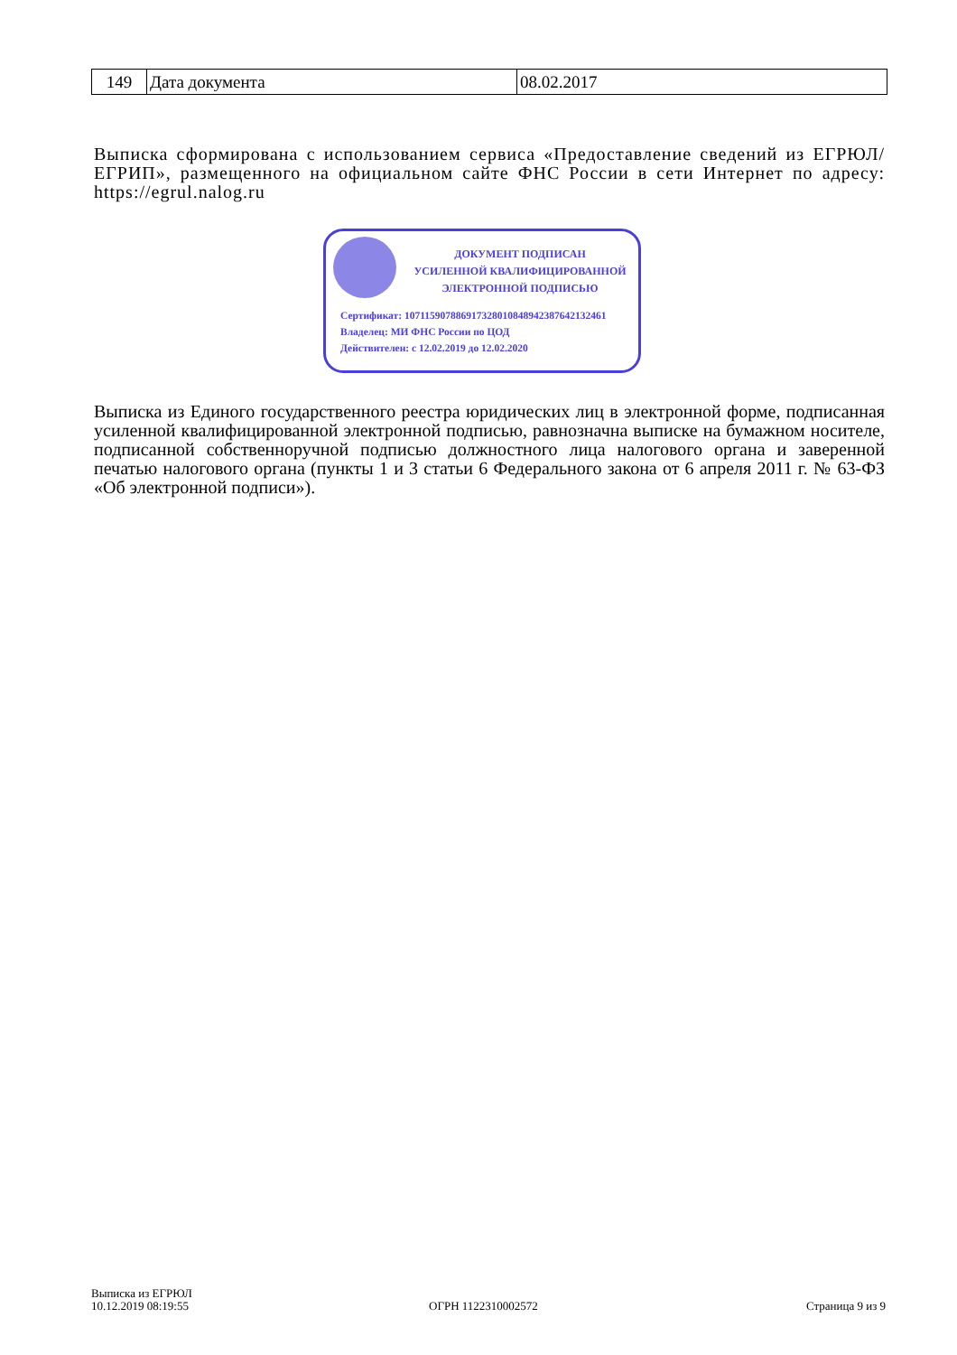| 149 | Дата документа | 08.02.2017 |
Выписка сформирована с использованием сервиса «Предоставление сведений из ЕГРЮЛ/ЕГРИП», размещенного на официальном сайте ФНС России в сети Интернет по адресу: https://egrul.nalog.ru
ДОКУМЕНТ ПОДПИСАН
УСИЛЕННОЙ КВАЛИФИЦИРОВАННОЙ
ЭЛЕКТРОННОЙ ПОДПИСЬЮ
Сертификат: 107115907886917328010848942387642132461
Владелец: МИ ФНС России по ЦОД
Действителен: с 12.02.2019 до 12.02.2020
Выписка из Единого государственного реестра юридических лиц в электронной форме, подписанная усиленной квалифицированной электронной подписью, равнозначна выписке на бумажном носителе, подписанной собственноручной подписью должностного лица налогового органа и заверенной печатью налогового органа (пункты 1 и 3 статьи 6 Федерального закона от 6 апреля 2011 г. № 63-ФЗ «Об электронной подписи»).
Выписка из ЕГРЮЛ
10.12.2019 08:19:55
ОГРН 1122310002572 Страница 9 из 9